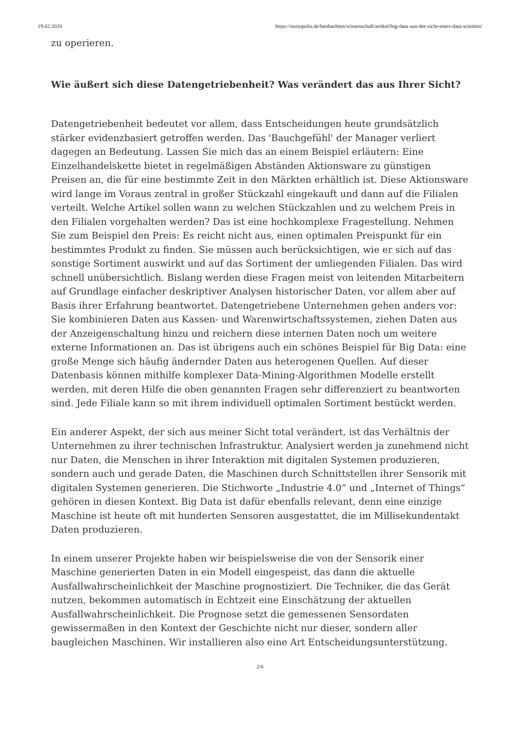19.02.2020 https://soziopolis.de/beobachten/wissenschaft/artikel/big-data-aus-der-sicht-eines-data-scientist/
zu operieren.
Wie äußert sich diese Datengetriebenheit? Was verändert das aus Ihrer Sicht?
Datengetriebenheit bedeutet vor allem, dass Entscheidungen heute grundsätzlich stärker evidenzbasiert getroffen werden. Das 'Bauchgefühl' der Manager verliert dagegen an Bedeutung. Lassen Sie mich das an einem Beispiel erläutern: Eine Einzelhandelskette bietet in regelmäßigen Abständen Aktionsware zu günstigen Preisen an, die für eine bestimmte Zeit in den Märkten erhältlich ist. Diese Aktionsware wird lange im Voraus zentral in großer Stückzahl eingekauft und dann auf die Filialen verteilt. Welche Artikel sollen wann zu welchen Stückzahlen und zu welchem Preis in den Filialen vorgehalten werden? Das ist eine hochkomplexe Fragestellung. Nehmen Sie zum Beispiel den Preis: Es reicht nicht aus, einen optimalen Preispunkt für ein bestimmtes Produkt zu finden. Sie müssen auch berücksichtigen, wie er sich auf das sonstige Sortiment auswirkt und auf das Sortiment der umliegenden Filialen. Das wird schnell unübersichtlich. Bislang werden diese Fragen meist von leitenden Mitarbeitern auf Grundlage einfacher deskriptiver Analysen historischer Daten, vor allem aber auf Basis ihrer Erfahrung beantwortet. Datengetriebene Unternehmen gehen anders vor: Sie kombinieren Daten aus Kassen- und Warenwirtschaftssystemen, ziehen Daten aus der Anzeigenschaltung hinzu und reichern diese internen Daten noch um weitere externe Informationen an. Das ist übrigens auch ein schönes Beispiel für Big Data: eine große Menge sich häufig ändernder Daten aus heterogenen Quellen. Auf dieser Datenbasis können mithilfe komplexer Data-Mining-Algorithmen Modelle erstellt werden, mit deren Hilfe die oben genannten Fragen sehr differenziert zu beantworten sind. Jede Filiale kann so mit ihrem individuell optimalen Sortiment bestückt werden.
Ein anderer Aspekt, der sich aus meiner Sicht total verändert, ist das Verhältnis der Unternehmen zu ihrer technischen Infrastruktur. Analysiert werden ja zunehmend nicht nur Daten, die Menschen in ihrer Interaktion mit digitalen Systemen produzieren, sondern auch und gerade Daten, die Maschinen durch Schnittstellen ihrer Sensorik mit digitalen Systemen generieren. Die Stichworte „Industrie 4.0“ und „Internet of Things“ gehören in diesen Kontext. Big Data ist dafür ebenfalls relevant, denn eine einzige Maschine ist heute oft mit hunderten Sensoren ausgestattet, die im Millisekundentakt Daten produzieren.
In einem unserer Projekte haben wir beispielsweise die von der Sensorik einer Maschine generierten Daten in ein Modell eingespeist, das dann die aktuelle Ausfallwahrscheinlichkeit der Maschine prognostiziert. Die Techniker, die das Gerät nutzen, bekommen automatisch in Echtzeit eine Einschätzung der aktuellen Ausfallwahrscheinlichkeit. Die Prognose setzt die gemessenen Sensordaten gewissermaßen in den Kontext der Geschichte nicht nur dieser, sondern aller baugleichen Maschinen. Wir installieren also eine Art Entscheidungsunterstützung.
2/6